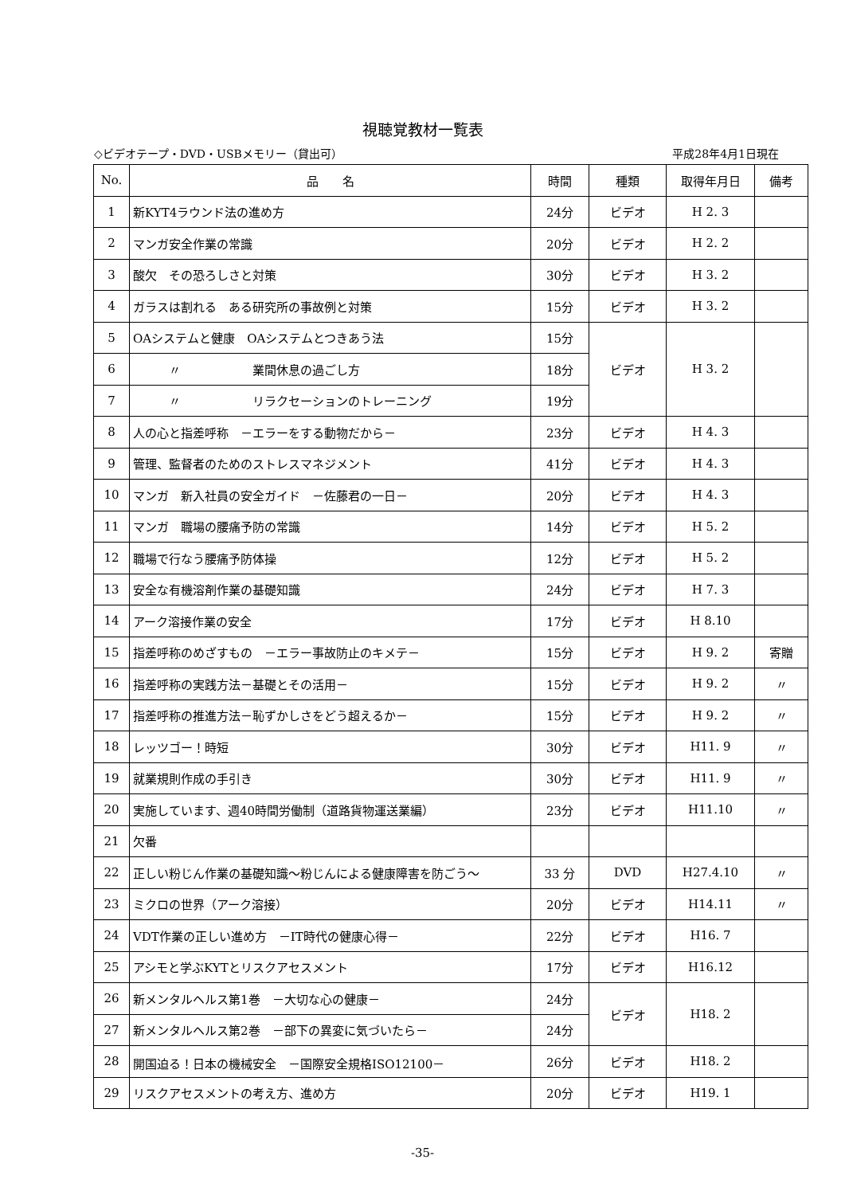視聴覚教材一覧表
◇ビデオテープ・DVD・USBメモリー（貸出可） 平成28年4月1日現在
| No. | 品 名 | 時間 | 種類 | 取得年月日 | 備考 |
| --- | --- | --- | --- | --- | --- |
| 1 | 新KYT4ラウンド法の進め方 | 24分 | ビデオ | H 2. 3 | |
| 2 | マンガ安全作業の常識 | 20分 | ビデオ | H 2. 2 | |
| 3 | 酸欠 その恐ろしさと対策 | 30分 | ビデオ | H 3. 2 | |
| 4 | ガラスは割れる ある研究所の事故例と対策 | 15分 | ビデオ | H 3. 2 | |
| 5 | OAシステムと健康 OAシステムとつきあう法 | 15分 | ビデオ | H 3. 2 | |
| 6 | 〃 業間休息の過ごし方 | 18分 | | | |
| 7 | 〃 リラクセーションのトレーニング | 19分 | | | |
| 8 | 人の心と指差呼称 －エラーをする動物だから－ | 23分 | ビデオ | H 4. 3 | |
| 9 | 管理、監督者のためのストレスマネジメント | 41分 | ビデオ | H 4. 3 | |
| 10 | マンガ 新入社員の安全ガイド －佐藤君の一日－ | 20分 | ビデオ | H 4. 3 | |
| 11 | マンガ 職場の腰痛予防の常識 | 14分 | ビデオ | H 5. 2 | |
| 12 | 職場で行なう腰痛予防体操 | 12分 | ビデオ | H 5. 2 | |
| 13 | 安全な有機溶剤作業の基礎知識 | 24分 | ビデオ | H 7. 3 | |
| 14 | アーク溶接作業の安全 | 17分 | ビデオ | H 8.10 | |
| 15 | 指差呼称のめざすもの －エラー事故防止のキメテ－ | 15分 | ビデオ | H 9. 2 | 寄贈 |
| 16 | 指差呼称の実践方法－基礎とその活用－ | 15分 | ビデオ | H 9. 2 | 〃 |
| 17 | 指差呼称の推進方法－恥ずかしさをどう超えるか－ | 15分 | ビデオ | H 9. 2 | 〃 |
| 18 | レッツゴー！時短 | 30分 | ビデオ | H11. 9 | 〃 |
| 19 | 就業規則作成の手引き | 30分 | ビデオ | H11. 9 | 〃 |
| 20 | 実施しています、週40時間労働制（道路貨物運送業編） | 23分 | ビデオ | H11.10 | 〃 |
| 21 | 欠番 | | | | |
| 22 | 正しい粉じん作業の基礎知識～粉じんによる健康障害を防ごう～ | 33 分 | DVD | H27.4.10 | 〃 |
| 23 | ミクロの世界（アーク溶接） | 20分 | ビデオ | H14.11 | 〃 |
| 24 | VDT作業の正しい進め方 －IT時代の健康心得－ | 22分 | ビデオ | H16. 7 | |
| 25 | アシモと学ぶKYTとリスクアセスメント | 17分 | ビデオ | H16.12 | |
| 26 | 新メンタルヘルス第1巻 －大切な心の健康－ | 24分 | ビデオ | H18. 2 | |
| 27 | 新メンタルヘルス第2巻 －部下の異変に気づいたら－ | 24分 | | | |
| 28 | 開国迫る！日本の機械安全 －国際安全規格ISO12100－ | 26分 | ビデオ | H18. 2 | |
| 29 | リスクアセスメントの考え方、進め方 | 20分 | ビデオ | H19. 1 | |
-35-